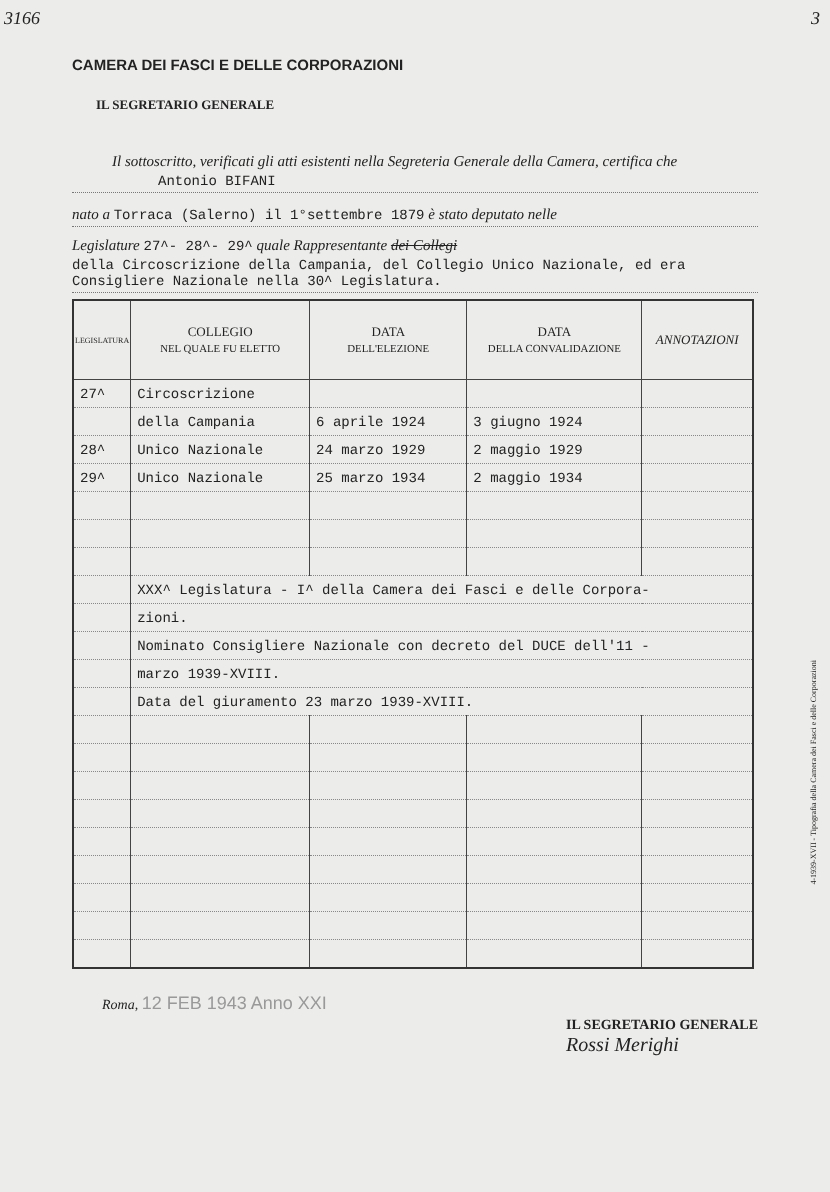3166 3
CAMERA DEI FASCI E DELLE CORPORAZIONI
IL SEGRETARIO GENERALE
Il sottoscritto, verificati gli atti esistenti nella Segreteria Generale della Camera, certifica che
Antonio BIFANI
nato a Torraca (Salerno) il 1°settembre 1879 è stato deputato nelle
Legislature 27^- 28^- 29^ quale Rappresentante dei Collegi
della Circoscrizione della Campania, del Collegio Unico Nazionale, ed era Consigliere Nazionale nella 30^ Legislatura.
| LEGISLATURA | COLLEGIO NEL QUALE FU ELETTO | DATA DELL'ELEZIONE | DATA DELLA CONVALIDAZIONE | ANNOTAZIONI |
| --- | --- | --- | --- | --- |
| 27^ | Circoscrizione | | | |
| | della Campania | 6 aprile 1924 | 3 giugno 1924 | |
| 28^ | Unico Nazionale | 24 marzo 1929 | 2 maggio 1929 | |
| 29^ | Unico Nazionale | 25 marzo 1934 | 2 maggio 1934 | |
| | XXX^ Legislatura - I^ della Camera dei Fasci e delle Corpora- | | | |
| | zioni. | | | |
| | Nominato Consigliere Nazionale con decreto del DUCE dell'11 - | | | |
| | marzo 1939-XVIII. | | | |
| | Data del giuramento 23 marzo 1939-XVIII. | | | |
Roma, 12 FEB 1943 Anno XXI
IL SEGRETARIO GENERALE
Rossi Merighi
4-1939-XVII - Tipografia della Camera dei Fasci e delle Corporazioni